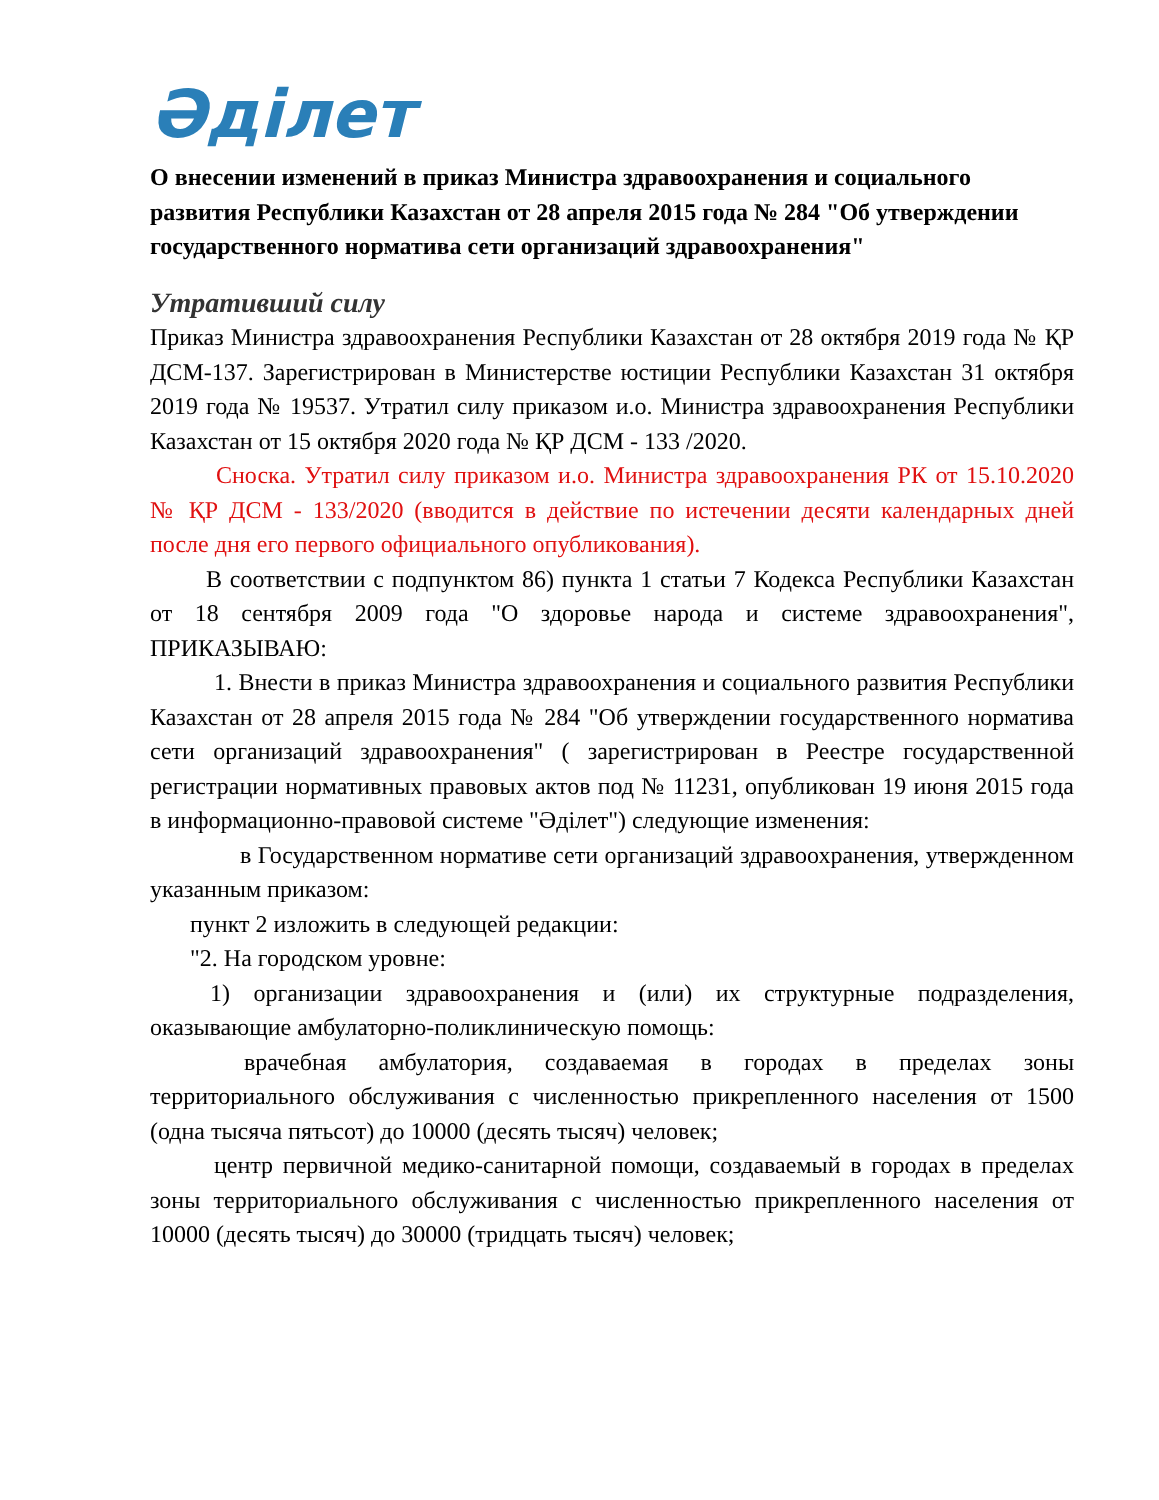Әділет
О внесении изменений в приказ Министра здравоохранения и социального развития Республики Казахстан от 28 апреля 2015 года № 284 "Об утверждении государственного норматива сети организаций здравоохранения"
Утративший силу
Приказ Министра здравоохранения Республики Казахстан от 28 октября 2019 года № ҚР ДСМ-137. Зарегистрирован в Министерстве юстиции Республики Казахстан 31 октября 2019 года № 19537. Утратил силу приказом и.о. Министра здравоохранения Республики Казахстан от 15 октября 2020 года № ҚР ДСМ - 133 /2020.
Сноска. Утратил силу приказом и.о. Министра здравоохранения РК от 15.10.2020 № ҚР ДСМ - 133/2020 (вводится в действие по истечении десяти календарных дней после дня его первого официального опубликования).
В соответствии с подпунктом 86) пункта 1 статьи 7 Кодекса Республики Казахстан от 18 сентября 2009 года "О здоровье народа и системе здравоохранения", ПРИКАЗЫВАЮ:
1. Внести в приказ Министра здравоохранения и социального развития Республики Казахстан от 28 апреля 2015 года № 284 "Об утверждении государственного норматива сети организаций здравоохранения" ( зарегистрирован в Реестре государственной регистрации нормативных правовых актов под № 11231, опубликован 19 июня 2015 года в информационно-правовой системе "Әділет") следующие изменения:
в Государственном нормативе сети организаций здравоохранения, утвержденном указанным приказом:
пункт 2 изложить в следующей редакции:
"2. На городском уровне:
1) организации здравоохранения и (или) их структурные подразделения, оказывающие амбулаторно-поликлиническую помощь:
врачебная амбулатория, создаваемая в городах в пределах зоны территориального обслуживания с численностью прикрепленного населения от 1500 (одна тысяча пятьсот) до 10000 (десять тысяч) человек;
центр первичной медико-санитарной помощи, создаваемый в городах в пределах зоны территориального обслуживания с численностью прикрепленного населения от 10000 (десять тысяч) до 30000 (тридцать тысяч) человек;